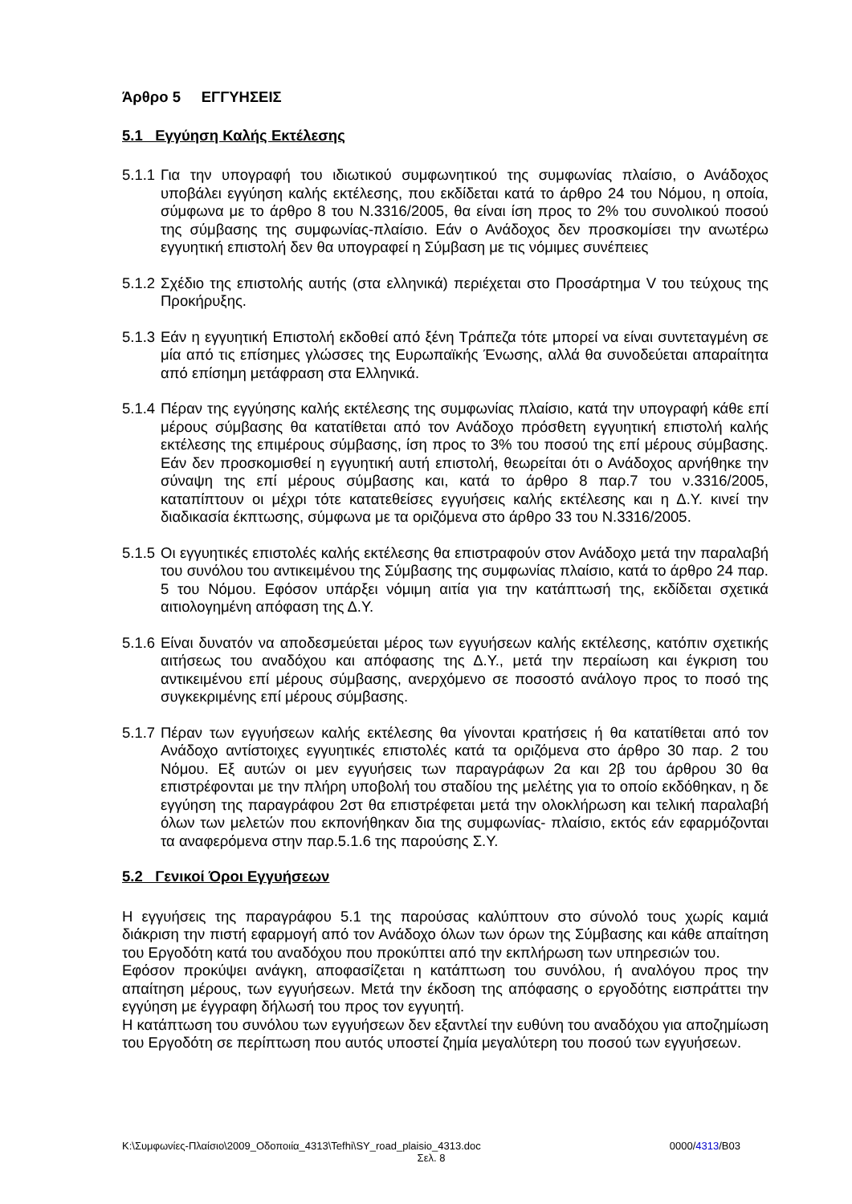Άρθρο 5 ΕΓΓΥΗΣΕΙΣ
5.1 Εγγύηση Καλής Εκτέλεσης
5.1.1
Για την υπογραφή του ιδιωτικού συμφωνητικού της συμφωνίας πλαίσιο, ο Ανάδοχος υποβάλει εγγύηση καλής εκτέλεσης, που εκδίδεται κατά το άρθρο 24 του Νόμου, η οποία, σύμφωνα με το άρθρο 8 του Ν.3316/2005, θα είναι ίση προς το 2% του συνολικού ποσού της σύμβασης της συμφωνίας-πλαίσιο. Εάν ο Ανάδοχος δεν προσκομίσει την ανωτέρω εγγυητική επιστολή δεν θα υπογραφεί η Σύμβαση με τις νόμιμες συνέπειες
5.1.2
Σχέδιο της επιστολής αυτής (στα ελληνικά) περιέχεται στο Προσάρτημα V του τεύχους της Προκήρυξης.
5.1.3
Εάν η εγγυητική Επιστολή εκδοθεί από ξένη Τράπεζα τότε μπορεί να είναι συντεταγμένη σε μία από τις επίσημες γλώσσες της Ευρωπαϊκής Ένωσης, αλλά θα συνοδεύεται απαραίτητα από επίσημη μετάφραση στα Ελληνικά.
5.1.4
Πέραν της εγγύησης καλής εκτέλεσης της συμφωνίας πλαίσιο, κατά την υπογραφή κάθε επί μέρους σύμβασης θα κατατίθεται από τον Ανάδοχο πρόσθετη εγγυητική επιστολή καλής εκτέλεσης της επιμέρους σύμβασης, ίση προς το 3% του ποσού της επί μέρους σύμβασης. Εάν δεν προσκομισθεί η εγγυητική αυτή επιστολή, θεωρείται ότι ο Ανάδοχος αρνήθηκε την σύναψη της επί μέρους σύμβασης και, κατά το άρθρο 8 παρ.7 του ν.3316/2005, καταπίπτουν οι μέχρι τότε κατατεθείσες εγγυήσεις καλής εκτέλεσης και η Δ.Υ. κινεί την διαδικασία έκπτωσης, σύμφωνα με τα οριζόμενα στο άρθρο 33 του Ν.3316/2005.
5.1.5
Οι εγγυητικές επιστολές καλής εκτέλεσης θα επιστραφούν στον Ανάδοχο μετά την παραλαβή του συνόλου του αντικειμένου της Σύμβασης της συμφωνίας πλαίσιο, κατά το άρθρο 24 παρ. 5 του Νόμου. Εφόσον υπάρξει νόμιμη αιτία για την κατάπτωσή της, εκδίδεται σχετικά αιτιολογημένη απόφαση της Δ.Υ.
5.1.6
Είναι δυνατόν να αποδεσμεύεται μέρος των εγγυήσεων καλής εκτέλεσης, κατόπιν σχετικής αιτήσεως του αναδόχου και απόφασης της Δ.Υ., μετά την περαίωση και έγκριση του αντικειμένου επί μέρους σύμβασης, ανερχόμενο σε ποσοστό ανάλογο προς το ποσό της συγκεκριμένης επί μέρους σύμβασης.
5.1.7
Πέραν των εγγυήσεων καλής εκτέλεσης θα γίνονται κρατήσεις ή θα κατατίθεται από τον Ανάδοχο αντίστοιχες εγγυητικές επιστολές κατά τα οριζόμενα στο άρθρο 30 παρ. 2 του Νόμου. Εξ αυτών οι μεν εγγυήσεις των παραγράφων 2α και 2β του άρθρου 30 θα επιστρέφονται με την πλήρη υποβολή του σταδίου της μελέτης για το οποίο εκδόθηκαν, η δε εγγύηση της παραγράφου 2στ θα επιστρέφεται μετά την ολοκλήρωση και τελική παραλαβή όλων των μελετών που εκπονήθηκαν δια της συμφωνίας- πλαίσιο, εκτός εάν εφαρμόζονται τα αναφερόμενα στην παρ.5.1.6 της παρούσης Σ.Υ.
5.2 Γενικοί Όροι Εγγυήσεων
Η εγγυήσεις της παραγράφου 5.1 της παρούσας καλύπτουν στο σύνολό τους χωρίς καμιά διάκριση την πιστή εφαρμογή από τον Ανάδοχο όλων των όρων της Σύμβασης και κάθε απαίτηση του Εργοδότη κατά του αναδόχου που προκύπτει από την εκπλήρωση των υπηρεσιών του.
Εφόσον προκύψει ανάγκη, αποφασίζεται η κατάπτωση του συνόλου, ή αναλόγου προς την απαίτηση μέρους, των εγγυήσεων. Μετά την έκδοση της απόφασης ο εργοδότης εισπράττει την εγγύηση με έγγραφη δήλωσή του προς τον εγγυητή.
Η κατάπτωση του συνόλου των εγγυήσεων δεν εξαντλεί την ευθύνη του αναδόχου για αποζημίωση του Εργοδότη σε περίπτωση που αυτός υποστεί ζημία μεγαλύτερη του ποσού των εγγυήσεων.
K:\Συμφωνίες-Πλαίσιο\2009_Οδοποιία_4313\Tefhi\SY_road_plaisio_4313.doc 0000/4313/B03
Σελ. 8